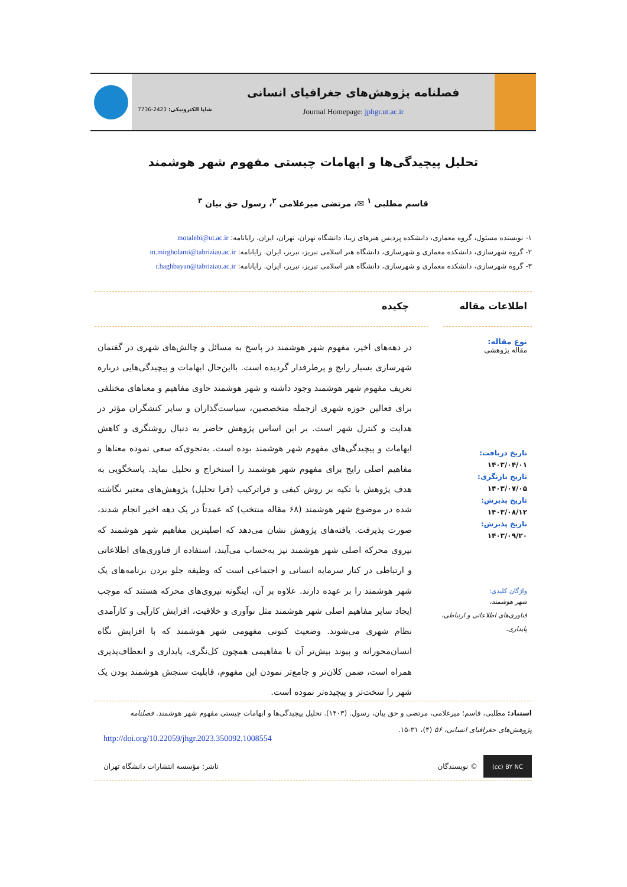فصلنامه پژوهش‌های جغرافیای انسانی
Journal Homepage: jphgr.ut.ac.ir
شاپا الکترونیکی: 2423-7736
تحلیل پیچیدگی‌ها و ابهامات چیستی مفهوم شهر هوشمند
قاسم مطلبی <sup>۱</sup> ✉، مرتضی میرغلامی <sup>۲</sup>، رسول حق بیان <sup>۳</sup>
۱- نویسنده مسئول، گروه معماری، دانشکده پردیس هنرهای زیبا، دانشگاه تهران، تهران، ایران. رایانامه: motalebi@ut.ac.ir
۲- گروه شهرسازی، دانشکده معماری و شهرسازی، دانشگاه هنر اسلامی تبریز، تبریز، ایران. رایانامه: m.mirgholami@tabriziau.ac.ir
۳- گروه شهرسازی، دانشکده معماری و شهرسازی، دانشگاه هنر اسلامی تبریز، تبریز، ایران. رایانامه: r.haghbayan@tabriziau.ac.ir
اطلاعات مقاله چکیده
نوع مقاله:
مقاله پژوهشی
تاریخ دریافت:
۱۴۰۳/۰۴/۰۱
تاریخ بازنگری:
۱۴۰۳/۰۷/۰۵
تاریخ پذیرش:
۱۴۰۳/۰۸/۱۲
تاریخ پذیرش:
۱۴۰۳/۰۹/۲۰
واژگان کلیدی:
شهر هوشمند،
فناوری‌های اطلاعاتی و ارتباطی،
پایداری.
در دهه‌های اخیر، مفهوم شهر هوشمند در پاسخ به مسائل و چالش‌های شهری در گفتمان شهرسازی بسیار رایج و پرطرفدار گردیده است. بااین‌حال ابهامات و پیچیدگی‌هایی درباره تعریف مفهوم شهر هوشمند وجود داشته و شهر هوشمند حاوی مفاهیم و معناهای مختلفی برای فعالین حوزه شهری ازجمله متخصصین، سیاست‌گذاران و سایر کنشگران مؤثر در هدایت و کنترل شهر است. بر این اساس پژوهش حاضر به دنبال روشنگری و کاهش ابهامات و پیچیدگی‌های مفهوم شهر هوشمند بوده است. به‌نحوی‌که سعی نموده معناها و مفاهیم اصلی رایج برای مفهوم شهر هوشمند را استخراج و تحلیل نماید. پاسخگویی به هدف پژوهش با تکیه بر روش کیفی و فراترکیب (فرا تحلیل) پژوهش‌های معتبر نگاشته شده در موضوع شهر هوشمند (۶۸ مقاله منتخب) که عمدتاً در یک دهه اخیر انجام شدند، صورت پذیرفت. یافته‌های پژوهش نشان می‌دهد که اصلیترین مفاهیم شهر هوشمند که نیروی محرکه اصلی شهر هوشمند نیز به‌حساب می‌آیند، استفاده از فناوری‌های اطلاعاتی و ارتباطی در کنار سرمایه انسانی و اجتماعی است که وظیفه جلو بردن برنامه‌های یک شهر هوشمند را بر عهده دارند. علاوه بر آن، اینگونه نیروی‌های محرکه هستند که موجب ایجاد سایر مفاهیم اصلی شهر هوشمند مثل نوآوری و خلاقیت، افزایش کارآیی و کارآمدی نظام شهری می‌شوند. وضعیت کنونی مفهومی شهر هوشمند که با افزایش نگاه انسان‌محورانه و پیوند بیش‌تر آن با مفاهیمی همچون کل‌نگری، پایداری و انعطاف‌پذیری همراه است، ضمن کلان‌تر و جامع‌تر نمودن این مفهوم، قابلیت سنجش هوشمند بودن یک شهر را سخت‌تر و پیچیده‌تر نموده است.
استناد: مطلبی، قاسم؛ میرغلامی، مرتضی و حق بیان، رسول. (۱۴۰۳). تحلیل پیچیدگی‌ها و ابهامات چیستی مفهوم شهر هوشمند. فصلنامه پژوهش‌های جغرافیای انسانی، ۵۶ (۴)، ۳۱-۱۵.
http://doi.org/10.22059/jhgr.2023.350092.1008554
(cc) BY NC
© نویسندگان
ناشر: مؤسسه انتشارات دانشگاه تهران